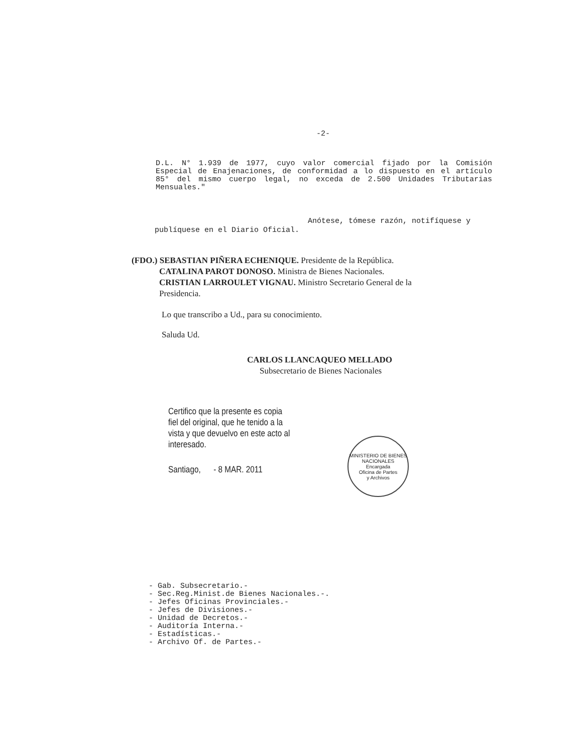-2-
D.L. N° 1.939 de 1977, cuyo valor comercial fijado por la Comisión Especial de Enajenaciones, de conformidad a lo dispuesto en el artículo 85° del mismo cuerpo legal, no exceda de 2.500 Unidades Tributarias Mensuales."
Anótese, tómese razón, notifíquese y
publíquese en el Diario Oficial.
(FDO.) SEBASTIAN PIÑERA ECHENIQUE. Presidente de la República.
CATALINA PAROT DONOSO. Ministra de Bienes Nacionales.
CRISTIAN LARROULET VIGNAU. Ministro Secretario General de la
Presidencia.
Lo que transcribo a Ud., para su conocimiento.
Saluda Ud.
CARLOS LLANCAQUEO MELLADO
Subsecretario de Bienes Nacionales
Certifico que la presente es copia fiel del original, que he tenido a la vista y que devuelvo en este acto al interesado.
Santiago, - 8 MAR. 2011
MINISTERIO DE BIENES NACIONALES
Encargada
Oficina de Partes
y Archivos
- Gab. Subsecretario.-
- Sec.Reg.Minist.de Bienes Nacionales.-.
- Jefes Oficinas Provinciales.-
- Jefes de Divisiones.-
- Unidad de Decretos.-
- Auditoría Interna.-
- Estadísticas.-
- Archivo Of. de Partes.-